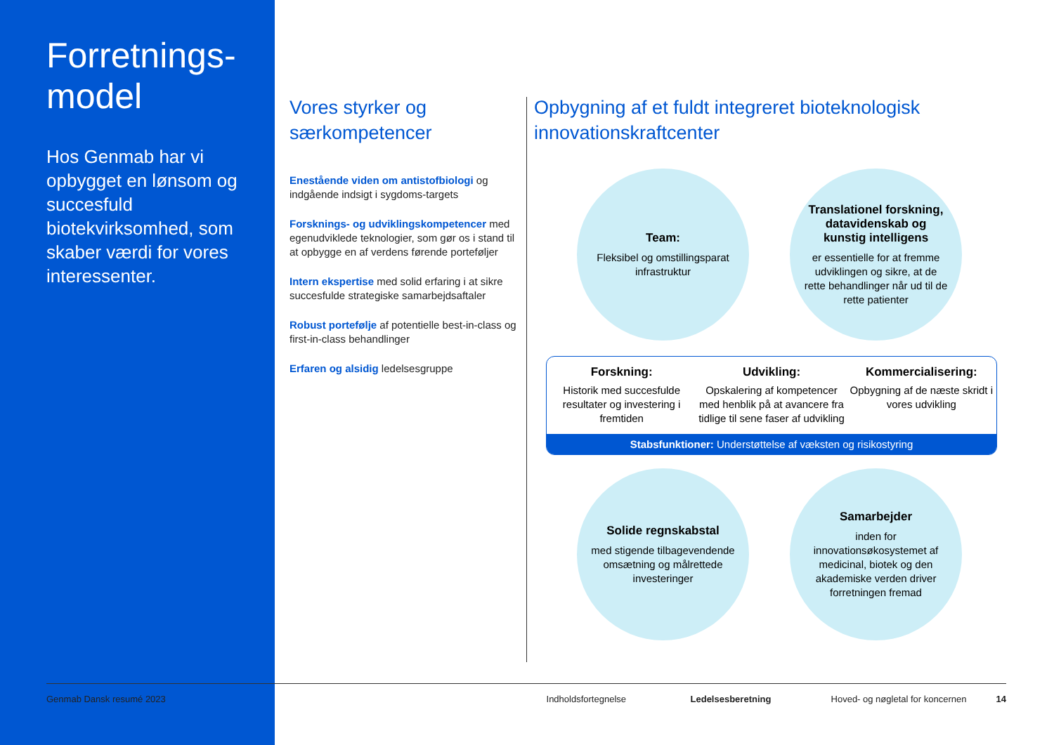Forretnings-
model
Hos Genmab har vi opbygget en lønsom og succesfuld biotekvirksomhed, som skaber værdi for vores interessenter.
Vores styrker og særkompetencer
Enestående viden om antistofbiologi og indgående indsigt i sygdoms-targets
Forsknings- og udviklingskompetencer med egenudviklede teknologier, som gør os i stand til at opbygge en af verdens førende porteføljer
Intern ekspertise med solid erfaring i at sikre succesfulde strategiske samarbejdsaftaler
Robust portefølje af potentielle best-in-class og first-in-class behandlinger
Erfaren og alsidig ledelsesgruppe
Opbygning af et fuldt integreret bioteknologisk innovationskraftcenter
Team:
Fleksibel og omstillingsparat infrastruktur
Translationel forskning, datavidenskab og kunstig intelligens
er essentielle for at fremme udviklingen og sikre, at de rette behandlinger når ud til de rette patienter
Forskning:
Historik med succesfulde resultater og investering i fremtiden
Udvikling:
Opskalering af kompetencer med henblik på at avancere fra tidlige til sene faser af udvikling
Kommercialisering:
Opbygning af de næste skridt i vores udvikling
Stabsfunktioner: Understøttelse af væksten og risikostyring
Solide regnskabstal
med stigende tilbagevendende omsætning og målrettede investeringer
Samarbejder
inden for innovationsøkosystemet af medicinal, biotek og den akademiske verden driver forretningen fremad
Genmab Dansk resumé 2023 Indholdsfortegnelse Ledelsesberetning Hoved- og nøgletal for koncernen 14